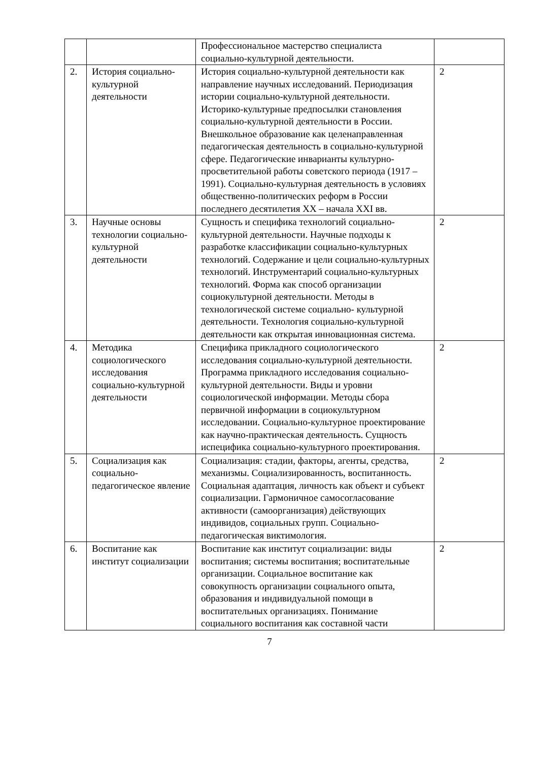| | | Профессиональное мастерство специалиста социально-культурной деятельности. | |
| 2. | История социально-культурной деятельности | История социально-культурной деятельности как направление научных исследований. Периодизация истории социально-культурной деятельности. Историко-культурные предпосылки становления социально-культурной деятельности в России. Внешкольное образование как целенаправленная педагогическая деятельность в социально-культурной сфере. Педагогические инварианты культурно-просветительной работы советского периода (1917 – 1991). Социально-культурная деятельность в условиях общественно-политических реформ в России последнего десятилетия XX – начала XXI вв. | 2 |
| 3. | Научные основы технологии социально-культурной деятельности | Сущность и специфика технологий социально-культурной деятельности. Научные подходы к разработке классификации социально-культурных технологий. Содержание и цели социально-культурных технологий. Инструментарий социально-культурных технологий. Форма как способ организации социокультурной деятельности. Методы в технологической системе социально- культурной деятельности. Технология социально-культурной деятельности как открытая инновационная система. | 2 |
| 4. | Методика социологического исследования социально-культурной деятельности | Специфика прикладного социологического исследования социально-культурной деятельности. Программа прикладного исследования социально-культурной деятельности. Виды и уровни социологической информации. Методы сбора первичной информации в социокультурном исследовании. Социально-культурное проектирование как научно-практическая деятельность. Сущность испецифика социально-культурного проектирования. | 2 |
| 5. | Социализация как социально-педагогическое явление | Социализация: стадии, факторы, агенты, средства, механизмы. Социализированность, воспитанность. Социальная адаптация, личность как объект и субъект социализации. Гармоничное самосогласование активности (самоорганизация) действующих индивидов, социальных групп. Социально-педагогическая виктимология. | 2 |
| 6. | Воспитание как институт социализации | Воспитание как институт социализации: виды воспитания; системы воспитания; воспитательные организации. Социальное воспитание как совокупность организации социального опыта, образования и индивидуальной помощи в воспитательных организациях. Понимание социального воспитания как составной части | 2 |
7